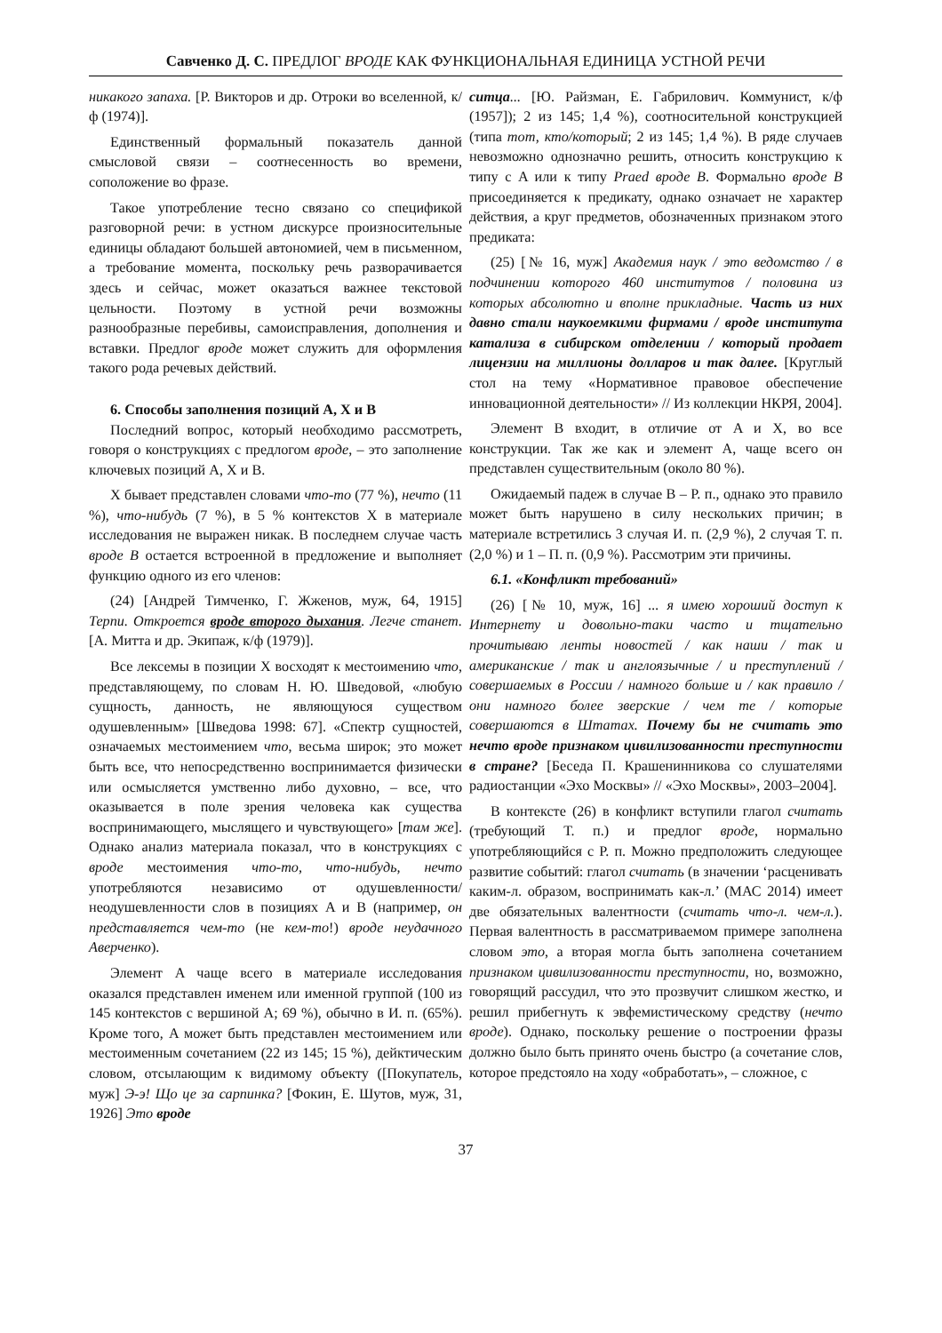Савченко Д. С. ПРЕДЛОГ ВРОДЕ КАК ФУНКЦИОНАЛЬНАЯ ЕДИНИЦА УСТНОЙ РЕЧИ
никакого запаха. [Р. Викторов и др. Отроки во вселенной, к/ф (1974)].
Единственный формальный показатель данной смысловой связи – соотнесенность во времени, соположение во фразе.
Такое употребление тесно связано со спецификой разговорной речи: в устном дискурсе произносительные единицы обладают большей автономией, чем в письменном, а требование момента, поскольку речь разворачивается здесь и сейчас, может оказаться важнее текстовой цельности. Поэтому в устной речи возможны разнообразные перебивы, самоисправления, дополнения и вставки. Предлог вроде может служить для оформления такого рода речевых действий.
6. Способы заполнения позиций A, X и B
Последний вопрос, который необходимо рассмотреть, говоря о конструкциях с предлогом вроде, – это заполнение ключевых позиций A, X и B.
X бывает представлен словами что-то (77 %), нечто (11 %), что-нибудь (7 %), в 5 % контекстов X в материале исследования не выражен никак. В последнем случае часть вроде B остается встроенной в предложение и выполняет функцию одного из его членов:
(24) [Андрей Тимченко, Г. Жженов, муж, 64, 1915] Терпи. Откроется вроде второго дыхания. Легче станет. [А. Митта и др. Экипаж, к/ф (1979)].
Все лексемы в позиции X восходят к местоимению что, представляющему, по словам Н. Ю. Шведовой, «любую сущность, данность, не являющуюся существом одушевленным» [Шведова 1998: 67]. «Спектр сущностей, означаемых местоимением что, весьма широк; это может быть все, что непосредственно воспринимается физически или осмысляется умственно либо духовно, – все, что оказывается в поле зрения человека как существа воспринимающего, мыслящего и чувствующего» [там же]. Однако анализ материала показал, что в конструкциях с вроде местоимения что-то, что-нибудь, нечто употребляются независимо от одушевленности/неодушевленности слов в позициях A и B (например, он представляется чем-то (не кем-то!) вроде неудачного Аверченко).
Элемент A чаще всего в материале исследования оказался представлен именем или именной группой (100 из 145 контекстов с вершиной A; 69 %), обычно в И. п. (65%). Кроме того, A может быть представлен местоимением или местоименным сочетанием (22 из 145; 15 %), дейктическим словом, отсылающим к видимому объекту ([Покупатель, муж] Э-э! Що це за сарпинка? [Фокин, Е. Шутов, муж, 31, 1926] Это вроде
ситца... [Ю. Райзман, Е. Габрилович. Коммунист, к/ф (1957]); 2 из 145; 1,4 %), соотносительной конструкцией (типа тот, кто/который; 2 из 145; 1,4 %). В ряде случаев невозможно однозначно решить, относить конструкцию к типу с A или к типу Praed вроде B. Формально вроде B присоединяется к предикату, однако означает не характер действия, а круг предметов, обозначенных признаком этого предиката:
(25) [№ 16, муж] Академия наук / это ведомство / в подчинении которого 460 институтов / половина из которых абсолютно и вполне прикладные. Часть из них давно стали наукоемкими фирмами / вроде института катализа в сибирском отделении / который продает лицензии на миллионы долларов и так далее. [Круглый стол на тему «Нормативное правовое обеспечение инновационной деятельности» // Из коллекции НКРЯ, 2004].
Элемент B входит, в отличие от A и X, во все конструкции. Так же как и элемент A, чаще всего он представлен существительным (около 80 %).
Ожидаемый падеж в случае B – Р. п., однако это правило может быть нарушено в силу нескольких причин; в материале встретились 3 случая И. п. (2,9 %), 2 случая Т. п. (2,0 %) и 1 – П. п. (0,9 %). Рассмотрим эти причины.
6.1. «Конфликт требований»
(26) [№ 10, муж, 16] ... я имею хороший доступ к Интернету и довольно-таки часто и тщательно прочитываю ленты новостей / как наши / так и американские / так и англоязычные / и преступлений / совершаемых в России / намного больше и / как правило / они намного более зверские / чем те / которые совершаются в Штатах. Почему бы не считать это нечто вроде признаком цивилизованности преступности в стране? [Беседа П. Крашенинникова со слушателями радиостанции «Эхо Москвы» // «Эхо Москвы», 2003–2004].
В контексте (26) в конфликт вступили глагол считать (требующий Т. п.) и предлог вроде, нормально употребляющийся с Р. п. Можно предположить следующее развитие событий: глагол считать (в значении ‘расценивать каким-л. образом, воспринимать как-л.’ (МАС 2014) имеет две обязательных валентности (считать что-л. чем-л.). Первая валентность в рассматриваемом примере заполнена словом это, а вторая могла быть заполнена сочетанием признаком цивилизованности преступности, но, возможно, говорящий рассудил, что это прозвучит слишком жестко, и решил прибегнуть к эвфемистическому средству (нечто вроде). Однако, поскольку решение о построении фразы должно было быть принято очень быстро (а сочетание слов, которое предстояло на ходу «обработать», – сложное, с
37